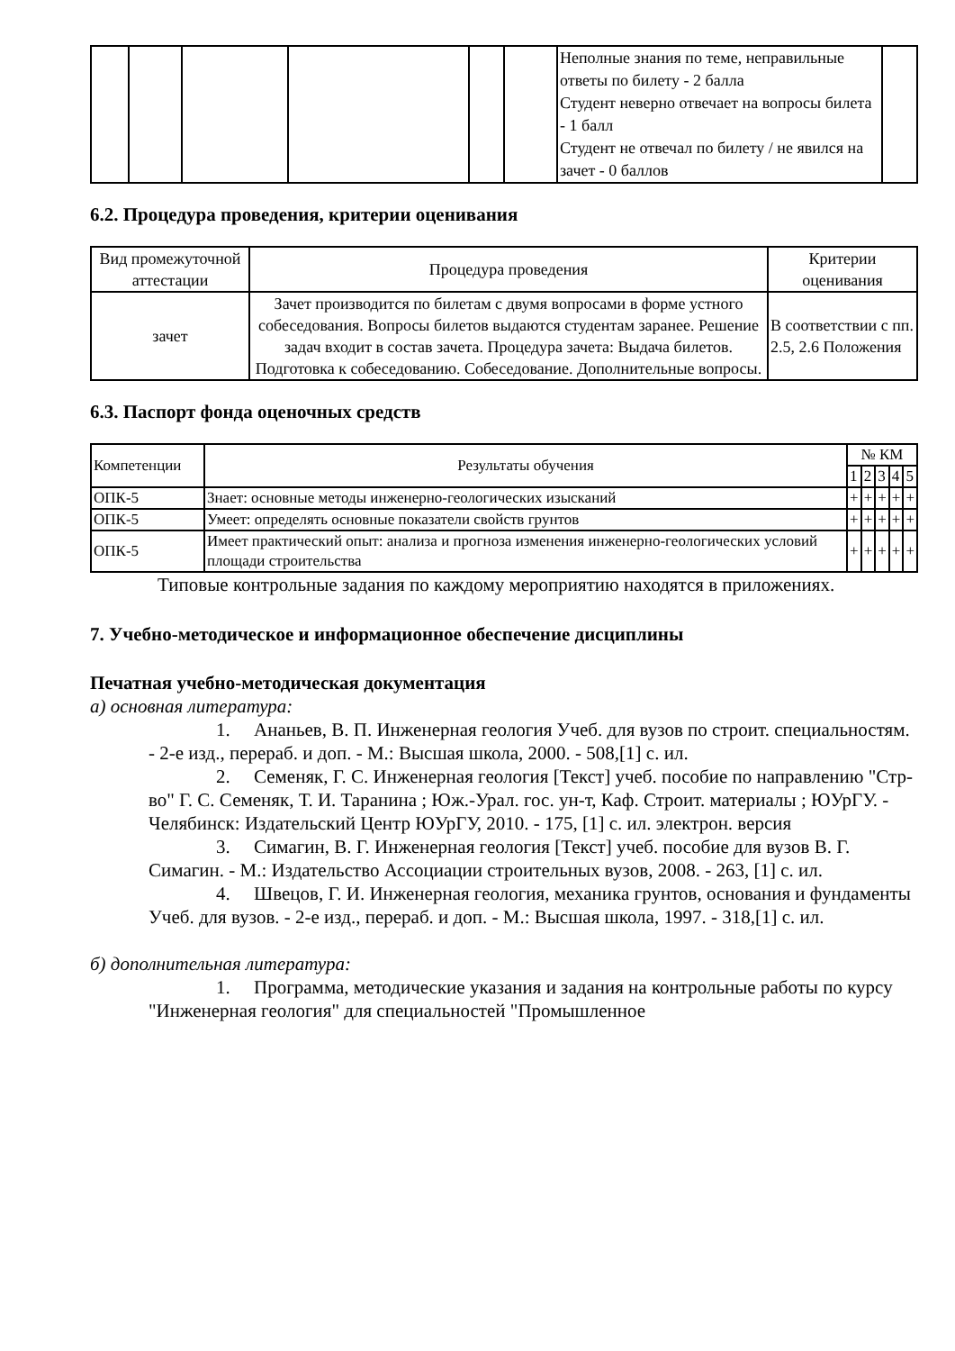| | | | | | | Неполные знания по теме, неправильные ответы по билету - 2 балла Студент неверно отвечает на вопросы билета - 1 балл Студент не отвечал по билету / не явился на зачет - 0 баллов | |
6.2. Процедура проведения, критерии оценивания
| Вид промежуточной аттестации | Процедура проведения | Критерии оценивания |
| зачет | Зачет производится по билетам с двумя вопросами в форме устного собеседования. Вопросы билетов выдаются студентам заранее. Решение задач входит в состав зачета. Процедура зачета: Выдача билетов. Подготовка к собеседованию. Собеседование. Дополнительные вопросы. | В соответствии с пп. 2.5, 2.6 Положения |
6.3. Паспорт фонда оценочных средств
| Компетенции | Результаты обучения | № КМ | | | | |
| | | 1 | 2 | 3 | 4 | 5 |
| ОПК-5 | Знает: основные методы инженерно-геологических изысканий | + | + | + | + | + |
| ОПК-5 | Умеет: определять основные показатели свойств грунтов | + | + | + | + | + |
| ОПК-5 | Имеет практический опыт: анализа и прогноза изменения инженерно-геологических условий площади строительства | + | + | + | + | + |
Типовые контрольные задания по каждому мероприятию находятся в приложениях.
7. Учебно-методическое и информационное обеспечение дисциплины
Печатная учебно-методическая документация
а) основная литература:
1. Ананьев, В. П. Инженерная геология Учеб. для вузов по строит. специальностям. - 2-е изд., перераб. и доп. - М.: Высшая школа, 2000. - 508,[1] с. ил.
2. Семеняк, Г. С. Инженерная геология [Текст] учеб. пособие по направлению "Стр-во" Г. С. Семеняк, Т. И. Таранина ; Юж.-Урал. гос. ун-т, Каф. Строит. материалы ; ЮУрГУ. - Челябинск: Издательский Центр ЮУрГУ, 2010. - 175, [1] с. ил. электрон. версия
3. Симагин, В. Г. Инженерная геология [Текст] учеб. пособие для вузов В. Г. Симагин. - М.: Издательство Ассоциации строительных вузов, 2008. - 263, [1] с. ил.
4. Швецов, Г. И. Инженерная геология, механика грунтов, основания и фундаменты Учеб. для вузов. - 2-е изд., перераб. и доп. - М.: Высшая школа, 1997. - 318,[1] с. ил.
б) дополнительная литература:
1. Программа, методические указания и задания на контрольные работы по курсу "Инженерная геология" для специальностей "Промышленное